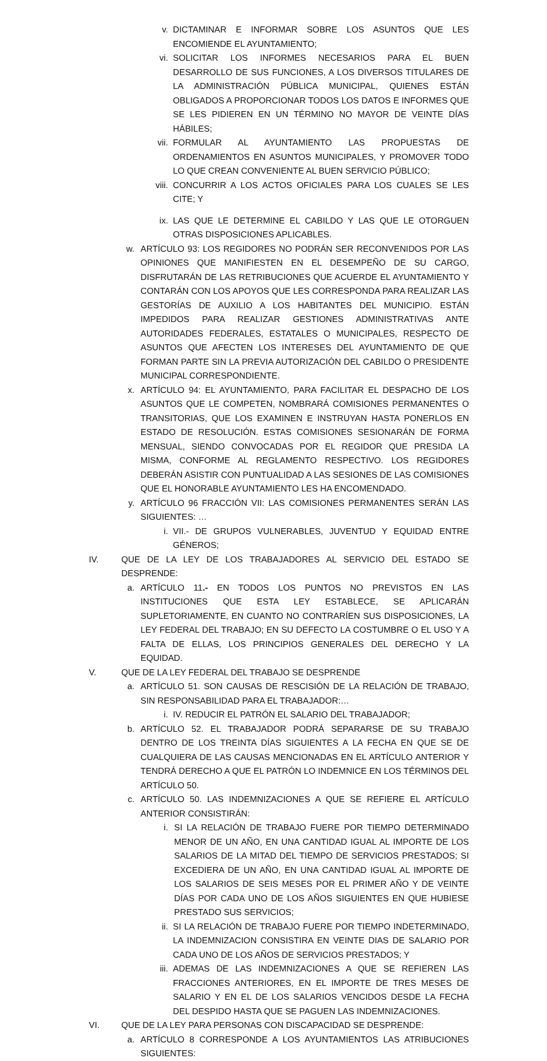v. DICTAMINAR E INFORMAR SOBRE LOS ASUNTOS QUE LES ENCOMIENDE EL AYUNTAMIENTO;
vi. SOLICITAR LOS INFORMES NECESARIOS PARA EL BUEN DESARROLLO DE SUS FUNCIONES, A LOS DIVERSOS TITULARES DE LA ADMINISTRACIÓN PÚBLICA MUNICIPAL, QUIENES ESTÁN OBLIGADOS A PROPORCIONAR TODOS LOS DATOS E INFORMES QUE SE LES PIDIEREN EN UN TÉRMINO NO MAYOR DE VEINTE DÍAS HÁBILES;
vii. FORMULAR AL AYUNTAMIENTO LAS PROPUESTAS DE ORDENAMIENTOS EN ASUNTOS MUNICIPALES, Y PROMOVER TODO LO QUE CREAN CONVENIENTE AL BUEN SERVICIO PÚBLICO;
viii. CONCURRIR A LOS ACTOS OFICIALES PARA LOS CUALES SE LES CITE; Y
ix. LAS QUE LE DETERMINE EL CABILDO Y LAS QUE LE OTORGUEN OTRAS DISPOSICIONES APLICABLES.
w. ARTÍCULO 93: LOS REGIDORES NO PODRÁN SER RECONVENIDOS POR LAS OPINIONES QUE MANIFIESTEN EN EL DESEMPEÑO DE SU CARGO, DISFRUTARÁN DE LAS RETRIBUCIONES QUE ACUERDE EL AYUNTAMIENTO Y CONTARÁN CON LOS APOYOS QUE LES CORRESPONDA PARA REALIZAR LAS GESTORÍAS DE AUXILIO A LOS HABITANTES DEL MUNICIPIO. ESTÁN IMPEDIDOS PARA REALIZAR GESTIONES ADMINISTRATIVAS ANTE AUTORIDADES FEDERALES, ESTATALES O MUNICIPALES, RESPECTO DE ASUNTOS QUE AFECTEN LOS INTERESES DEL AYUNTAMIENTO DE QUE FORMAN PARTE SIN LA PREVIA AUTORIZACIÓN DEL CABILDO O PRESIDENTE MUNICIPAL CORRESPONDIENTE.
x. ARTÍCULO 94: EL AYUNTAMIENTO, PARA FACILITAR EL DESPACHO DE LOS ASUNTOS QUE LE COMPETEN, NOMBRARÁ COMISIONES PERMANENTES O TRANSITORIAS, QUE LOS EXAMINEN E INSTRUYAN HASTA PONERLOS EN ESTADO DE RESOLUCIÓN. ESTAS COMISIONES SESIONARÁN DE FORMA MENSUAL, SIENDO CONVOCADAS POR EL REGIDOR QUE PRESIDA LA MISMA, CONFORME AL REGLAMENTO RESPECTIVO. LOS REGIDORES DEBERÁN ASISTIR CON PUNTUALIDAD A LAS SESIONES DE LAS COMISIONES QUE EL HONORABLE AYUNTAMIENTO LES HA ENCOMENDADO.
y. ARTÍCULO 96 FRACCIÓN VII: LAS COMISIONES PERMANENTES SERÁN LAS SIGUIENTES: …
i. VII.- DE GRUPOS VULNERABLES, JUVENTUD Y EQUIDAD ENTRE GÉNEROS;
IV. QUE DE LA LEY DE LOS TRABAJADORES AL SERVICIO DEL ESTADO SE DESPRENDE:
a. ARTÍCULO 11.- EN TODOS LOS PUNTOS NO PREVISTOS EN LAS INSTITUCIONES QUE ESTA LEY ESTABLECE, SE APLICARÁN SUPLETORIAMENTE, EN CUANTO NO CONTRARÍEN SUS DISPOSICIONES, LA LEY FEDERAL DEL TRABAJO; EN SU DEFECTO LA COSTUMBRE O EL USO Y A FALTA DE ELLAS, LOS PRINCIPIOS GENERALES DEL DERECHO Y LA EQUIDAD.
V. QUE DE LA LEY FEDERAL DEL TRABAJO SE DESPRENDE
a. ARTÍCULO 51. SON CAUSAS DE RESCISIÓN DE LA RELACIÓN DE TRABAJO, SIN RESPONSABILIDAD PARA EL TRABAJADOR:…
i. IV. REDUCIR EL PATRÓN EL SALARIO DEL TRABAJADOR;
b. ARTÍCULO 52. EL TRABAJADOR PODRÁ SEPARARSE DE SU TRABAJO DENTRO DE LOS TREINTA DÍAS SIGUIENTES A LA FECHA EN QUE SE DE CUALQUIERA DE LAS CAUSAS MENCIONADAS EN EL ARTÍCULO ANTERIOR Y TENDRÁ DERECHO A QUE EL PATRÓN LO INDEMNICE EN LOS TÉRMINOS DEL ARTÍCULO 50.
c. ARTÍCULO 50. LAS INDEMNIZACIONES A QUE SE REFIERE EL ARTÍCULO ANTERIOR CONSISTIRÁN:
i. SI LA RELACIÓN DE TRABAJO FUERE POR TIEMPO DETERMINADO MENOR DE UN AÑO, EN UNA CANTIDAD IGUAL AL IMPORTE DE LOS SALARIOS DE LA MITAD DEL TIEMPO DE SERVICIOS PRESTADOS; SI EXCEDIERA DE UN AÑO, EN UNA CANTIDAD IGUAL AL IMPORTE DE LOS SALARIOS DE SEIS MESES POR EL PRIMER AÑO Y DE VEINTE DÍAS POR CADA UNO DE LOS AÑOS SIGUIENTES EN QUE HUBIESE PRESTADO SUS SERVICIOS;
ii. SI LA RELACIÓN DE TRABAJO FUERE POR TIEMPO INDETERMINADO, LA INDEMNIZACION CONSISTIRA EN VEINTE DIAS DE SALARIO POR CADA UNO DE LOS AÑOS DE SERVICIOS PRESTADOS; Y
iii. ADEMAS DE LAS INDEMNIZACIONES A QUE SE REFIEREN LAS FRACCIONES ANTERIORES, EN EL IMPORTE DE TRES MESES DE SALARIO Y EN EL DE LOS SALARIOS VENCIDOS DESDE LA FECHA DEL DESPIDO HASTA QUE SE PAGUEN LAS INDEMNIZACIONES.
VI. QUE DE LA LEY PARA PERSONAS CON DISCAPACIDAD SE DESPRENDE:
a. ARTÍCULO 8 CORRESPONDE A LOS AYUNTAMIENTOS LAS ATRIBUCIONES SIGUIENTES: